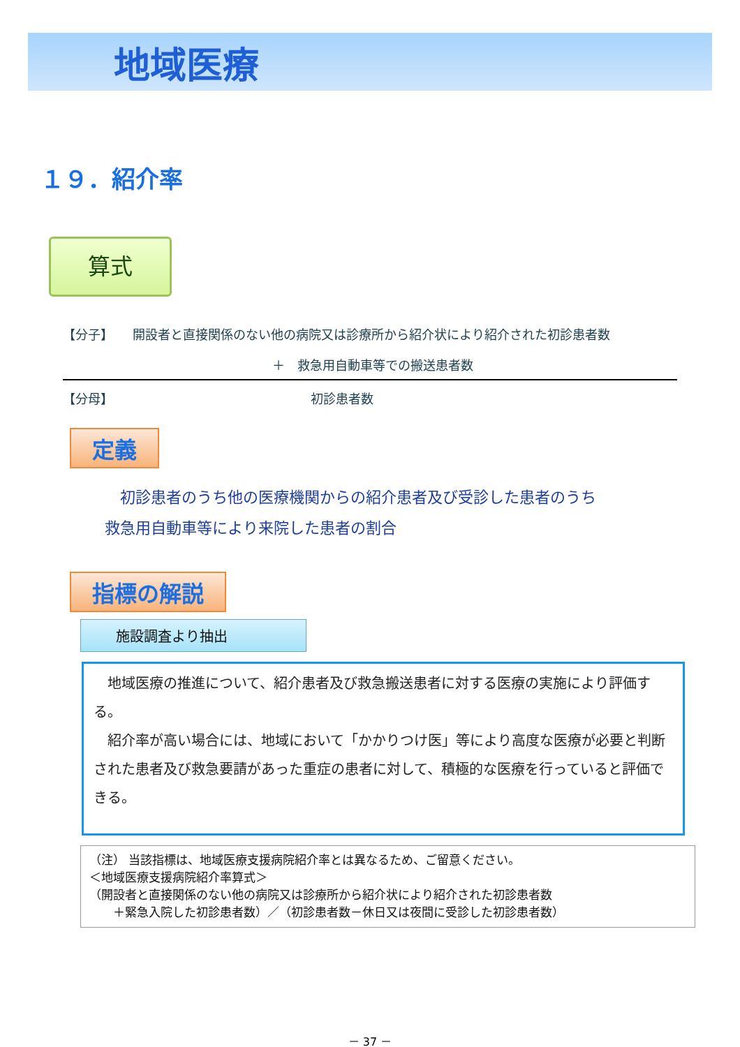地域医療
１９．紹介率
算式
【分子】 開設者と直接関係のない他の病院又は診療所から紹介状により紹介された初診患者数
＋　救急用自動車等での搬送患者数
【分母】 初診患者数
定義
　初診患者のうち他の医療機関からの紹介患者及び受診した患者のうち
救急用自動車等により来院した患者の割合
指標の解説
施設調査より抽出
　地域医療の推進について、紹介患者及び救急搬送患者に対する医療の実施により評価する。
　紹介率が高い場合には、地域において「かかりつけ医」等により高度な医療が必要と判断された患者及び救急要請があった重症の患者に対して、積極的な医療を行っていると評価できる。
（注） 当該指標は、地域医療支援病院紹介率とは異なるため、ご留意ください。
＜地域医療支援病院紹介率算式＞
（開設者と直接関係のない他の病院又は診療所から紹介状により紹介された初診患者数
　　＋緊急入院した初診患者数）／（初診患者数－休日又は夜間に受診した初診患者数）
－ 37 －